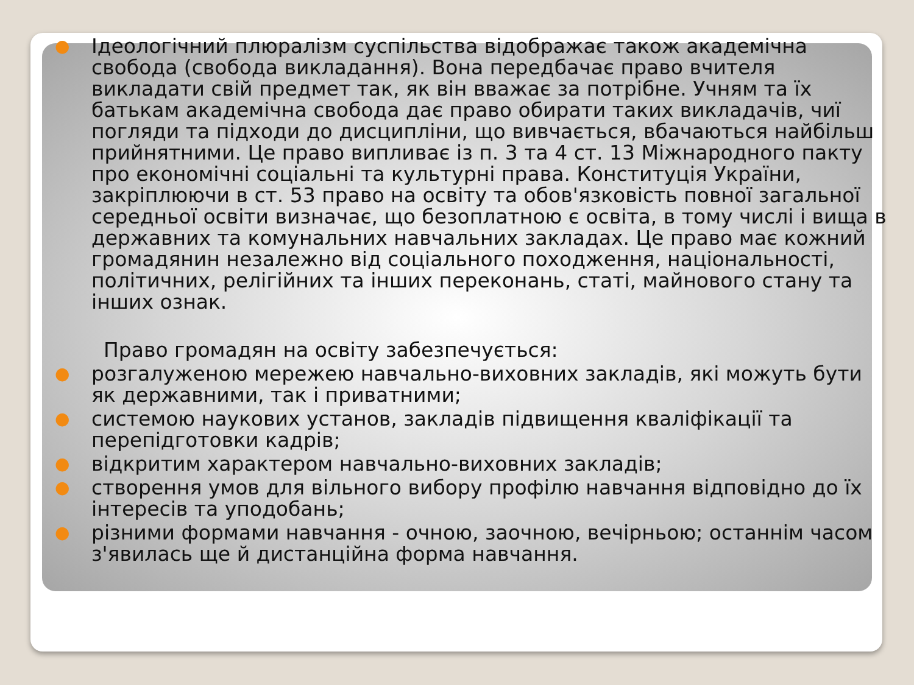● Ідеологічний плюралізм суспільства відображає також академічна свобода (свобода викладання). Вона передбачає право вчителя викладати свій предмет так, як він вважає за потрібне. Учням та їх батькам академічна свобода дає право обирати таких викладачів, чиї погляди та підходи до дисципліни, що вивчається, вбачаються найбільш прийнятними. Це право випливає із п. 3 та 4 ст. 13 Міжнародного пакту про економічні соціальні та культурні права. Конституція України, закріплюючи в ст. 53 право на освіту та обов'язковість повної загальної середньої освіти визначає, що безоплатною є освіта, в тому числі і вища в державних та комунальних навчальних закладах. Це право має кожний громадянин незалежно від соціального походження, національності, політичних, релігійних та інших переконань, статі, майнового стану та інших ознак.
Право громадян на освіту забезпечується:
● розгалуженою мережею навчально-виховних закладів, які можуть бути як державними, так і приватними;
● системою наукових установ, закладів підвищення кваліфікації та перепідготовки кадрів;
● відкритим характером навчально-виховних закладів;
● створення умов для вільного вибору профілю навчання відповідно до їх інтересів та уподобань;
● різними формами навчання - очною, заочною, вечірньою; останнім часом з'явилась ще й дистанційна форма навчання.